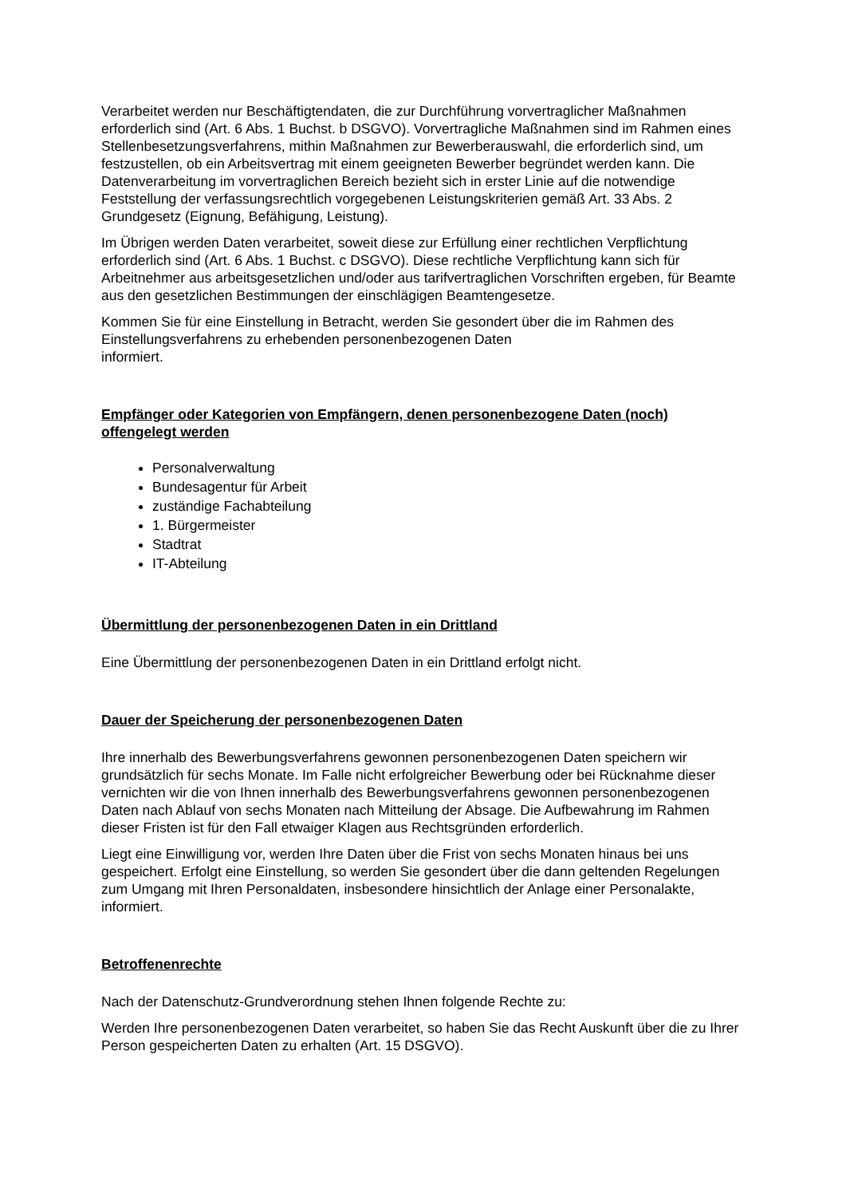Verarbeitet werden nur Beschäftigtendaten, die zur Durchführung vorvertraglicher Maßnahmen erforderlich sind (Art. 6 Abs. 1 Buchst. b DSGVO). Vorvertragliche Maßnahmen sind im Rahmen eines Stellenbesetzungsverfahrens, mithin Maßnahmen zur Bewerberauswahl, die erforderlich sind, um festzustellen, ob ein Arbeitsvertrag mit einem geeigneten Bewerber begründet werden kann. Die Datenverarbeitung im vorvertraglichen Bereich bezieht sich in erster Linie auf die notwendige Feststellung der verfassungsrechtlich vorgegebenen Leistungskriterien gemäß Art. 33 Abs. 2 Grundgesetz (Eignung, Befähigung, Leistung).
Im Übrigen werden Daten verarbeitet, soweit diese zur Erfüllung einer rechtlichen Verpflichtung erforderlich sind (Art. 6 Abs. 1 Buchst. c DSGVO). Diese rechtliche Verpflichtung kann sich für Arbeitnehmer aus arbeitsgesetzlichen und/oder aus tarifvertraglichen Vorschriften ergeben, für Beamte aus den gesetzlichen Bestimmungen der einschlägigen Beamtengesetze.
Kommen Sie für eine Einstellung in Betracht, werden Sie gesondert über die im Rahmen des Einstellungsverfahrens zu erhebenden personenbezogenen Daten
informiert.
Empfänger oder Kategorien von Empfängern, denen personenbezogene Daten (noch) offengelegt werden
Personalverwaltung
Bundesagentur für Arbeit
zuständige Fachabteilung
1. Bürgermeister
Stadtrat
IT-Abteilung
Übermittlung der personenbezogenen Daten in ein Drittland
Eine Übermittlung der personenbezogenen Daten in ein Drittland erfolgt nicht.
Dauer der Speicherung der personenbezogenen Daten
Ihre innerhalb des Bewerbungsverfahrens gewonnen personenbezogenen Daten speichern wir grundsätzlich für sechs Monate. Im Falle nicht erfolgreicher Bewerbung oder bei Rücknahme dieser vernichten wir die von Ihnen innerhalb des Bewerbungsverfahrens gewonnen personenbezogenen Daten nach Ablauf von sechs Monaten nach Mitteilung der Absage. Die Aufbewahrung im Rahmen dieser Fristen ist für den Fall etwaiger Klagen aus Rechtsgründen erforderlich.
Liegt eine Einwilligung vor, werden Ihre Daten über die Frist von sechs Monaten hinaus bei uns gespeichert. Erfolgt eine Einstellung, so werden Sie gesondert über die dann geltenden Regelungen zum Umgang mit Ihren Personaldaten, insbesondere hinsichtlich der Anlage einer Personalakte, informiert.
Betroffenenrechte
Nach der Datenschutz-Grundverordnung stehen Ihnen folgende Rechte zu:
Werden Ihre personenbezogenen Daten verarbeitet, so haben Sie das Recht Auskunft über die zu Ihrer Person gespeicherten Daten zu erhalten (Art. 15 DSGVO).